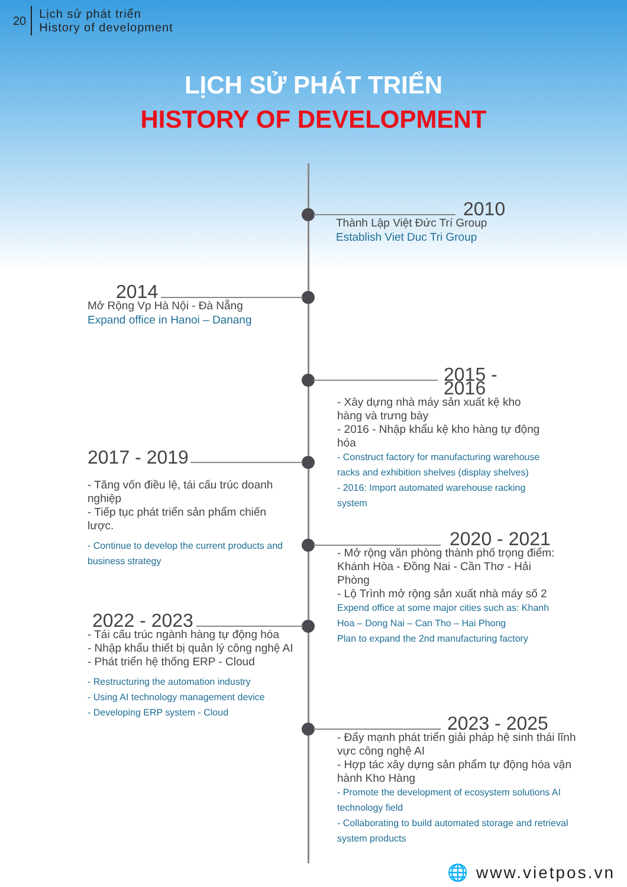20
Lịch sử phát triển
History of development
LỊCH SỬ PHÁT TRIỂN
HISTORY OF DEVELOPMENT
2010
Thành Lập Việt Đức Trí Group
Establish Viet Duc Tri Group
2014
Mở Rộng Vp Hà Nội - Đà Nẵng
Expand office in Hanoi – Danang
2015 - 2016
- Xây dựng nhà máy sản xuất kệ kho hàng và trưng bày
- 2016 - Nhập khẩu kệ kho hàng tự động hóa
- Construct factory for manufacturing warehouse racks and exhibition shelves (display shelves)
- 2016: Import automated warehouse racking system
2017 - 2019
- Tăng vốn điều lệ, tái cấu trúc doanh nghiệp
- Tiếp tục phát triển sản phẩm chiến lược.
- Continue to develop the current products and business strategy
2020 - 2021
- Mở rộng văn phòng thành phố trọng điểm:
Khánh Hòa - Đồng Nai - Cần Thơ - Hải Phòng
- Lộ Trình mở rộng sản xuất nhà máy số 2
Expend office at some major cities such as: Khanh Hoa – Dong Nai – Can Tho – Hai Phong
Plan to expand the 2nd manufacturing factory
2022 - 2023
- Tái cấu trúc ngành hàng tự động hóa
- Nhập khẩu thiết bị quản lý công nghệ AI
- Phát triển hệ thống ERP - Cloud
- Restructuring the automation industry
- Using AI technology management device
- Developing ERP system - Cloud
2023 - 2025
- Đẩy mạnh phát triển giải pháp hệ sinh thái lĩnh vực công nghệ AI
- Hợp tác xây dựng sản phẩm tự động hóa vận hành Kho Hàng
- Promote the development of ecosystem solutions AI technology field
- Collaborating to build automated storage and retrieval system products
🌐 www.vietpos.vn